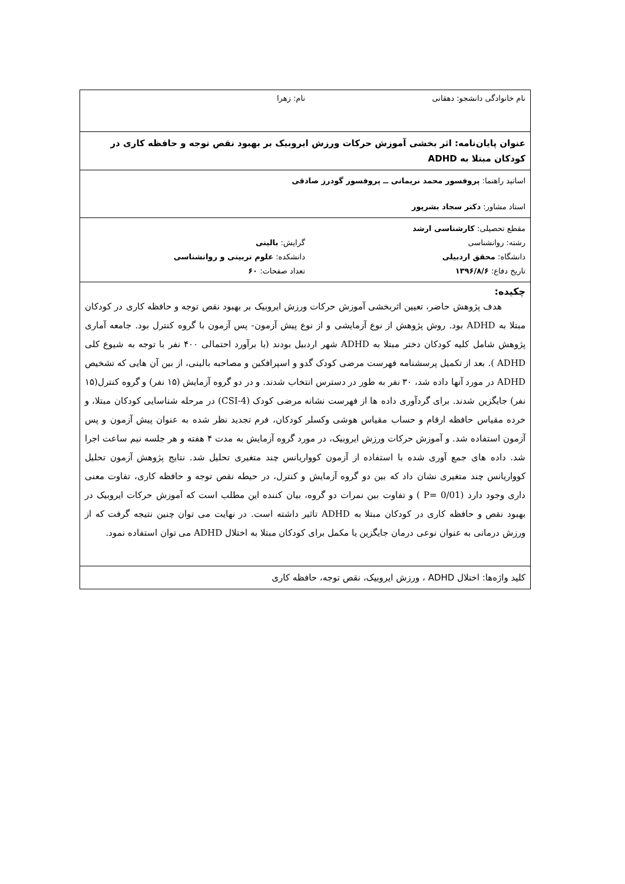نام خانوادگی دانشجو: دهقانی نام: زهرا
عنوان پایان‌نامه: اثر بخشی آموزش حرکات ورزش ایروبیک بر بهبود نقص توجه و حافظه کاری در کودکان مبتلا به ADHD
اساتید راهنما: پروفسور محمد نریمانی ــ پروفسور گودرز صادقی
استاد مشاور: دکتر سجاد بشرپور
مقطع تحصیلی: کارشناسی ارشد
رشته: روانشناسی گرایش: بالینی
دانشگاه: محقق اردبیلی دانشکده: علوم تربیتی و روانشناسی
تاریخ دفاع: ۱۳۹۶/۸/۶ تعداد صفحات: ۶۰
چکیده:
هدف پژوهش حاضر، تعیین اثربخشی آموزش حرکات ورزش ایروبیک بر بهبود نقص توجه و حافظه کاری در کودکان مبتلا به ADHD بود. روش پژوهش از نوع آزمایشی و از نوع پیش آزمون- پس آزمون با گروه کنترل بود. جامعه آماری پژوهش شامل کلیه کودکان دختر مبتلا به ADHD شهر اردبیل بودند (با برآورد احتمالی ۴۰۰ نفر با توجه به شیوع کلی ADHD ). بعد از تکمیل پرسشنامه فهرست مرضی کودک گدو و اسپرافکین و مصاحبه بالینی، از بین آن هایی که تشخیص ADHD در مورد آنها داده شد، ۳۰ نفر به طور در دسترس انتخاب شدند. و در دو گروه آزمایش (۱۵ نفر) و گروه کنترل(۱۵ نفر) جایگزین شدند. برای گردآوری داده ها از فهرست نشانه مرضی کودک (CSI-4) در مرحله شناسایی کودکان مبتلا، و خرده مقیاس حافظه ارقام و حساب مقیاس هوشی وکسلر کودکان، فرم تجدید نظر شده به عنوان پیش آزمون و پس آزمون استفاده شد. و آموزش حرکات ورزش ایروبیک، در مورد گروه آزمایش به مدت ۴ هفته و هر جلسه نیم ساعت اجرا شد. داده های جمع آوری شده با استفاده از آزمون کوواریانس چند متغیری تحلیل شد. نتایج پژوهش آزمون تحلیل کوواریانس چند متغیری نشان داد که بین دو گروه آزمایش و کنترل، در حیطه نقص توجه و حافظه کاری، تفاوت معنی داری وجود دارد (P= 0/01 ) و تفاوت بین نمرات دو گروه، بیان کننده این مطلب است که آموزش حرکات ایروبیک در بهبود نقص و حافظه کاری در کودکان مبتلا به ADHD تاثیر داشته است. در نهایت می توان چنین نتیجه گرفت که از ورزش درمانی به عنوان نوعی درمان جایگزین یا مکمل برای کودکان مبتلا به اختلال ADHD می توان استفاده نمود.
کلید واژه‌ها: اختلال ADHD ، ورزش ایروبیک، نقص توجه، حافظه کاری